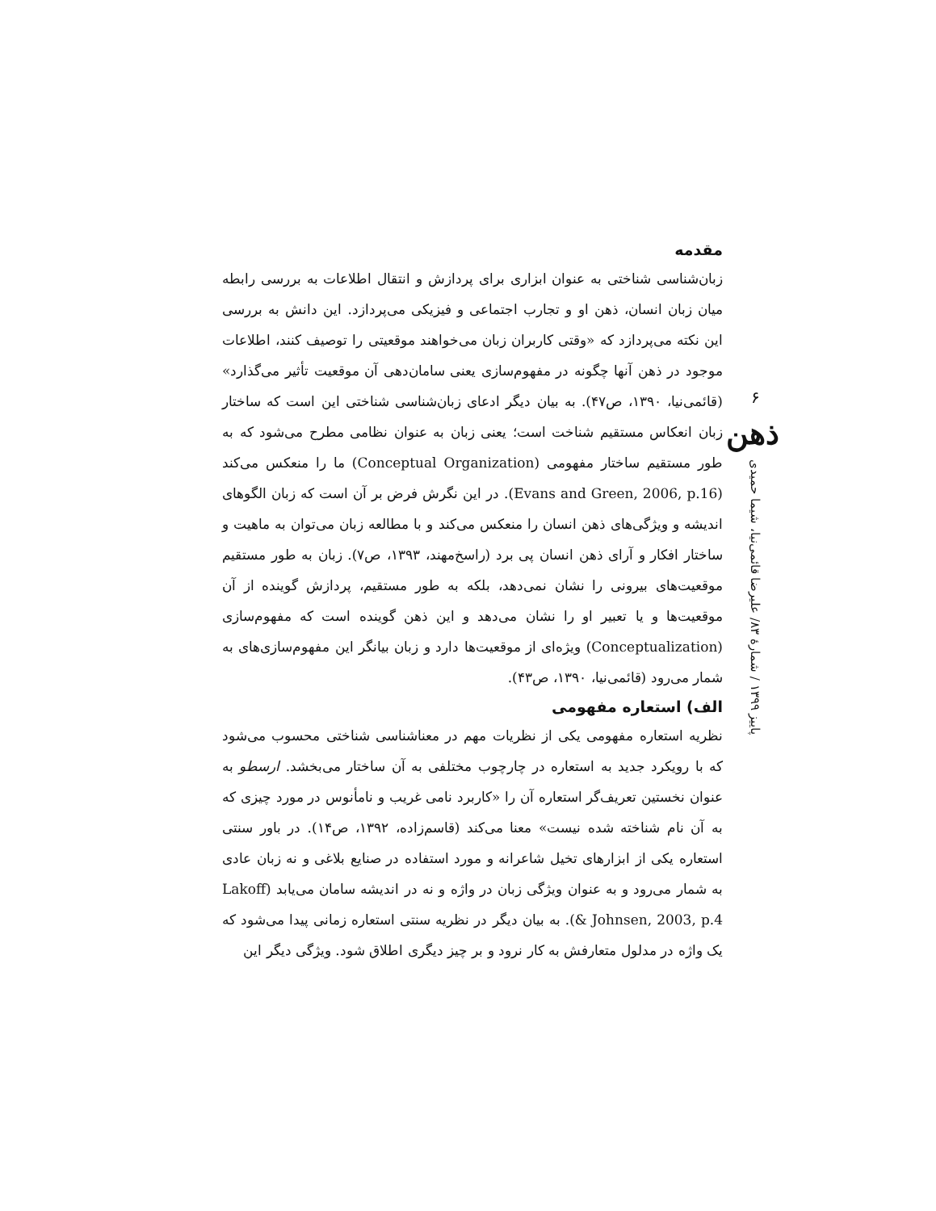۶
ذهن
پاییز ۱۳۹۹ / شمارهٔ ۸۳/ علیرضا قائمی‌نیا، شیما حمیدی
مقدمه
زبان‌شناسی شناختی به عنوان ابزاری برای پردازش و انتقال اطلاعات به بررسی رابطه میان زبان انسان، ذهن او و تجارب اجتماعی و فیزیکی می‌پردازد. این دانش به بررسی این نکته می‌پردازد که «وقتی کاربران زبان می‌خواهند موقعیتی را توصیف کنند، اطلاعات موجود در ذهن آنها چگونه در مفهوم‌سازی یعنی سامان‌دهی آن موقعیت تأثیر می‌گذارد» (قائمی‌نیا، ۱۳۹۰، ص۴۷). به بیان دیگر ادعای زبان‌شناسی شناختی این است که ساختار زبان انعکاس مستقیم شناخت است؛ یعنی زبان به عنوان نظامی مطرح می‌شود که به طور مستقیم ساختار مفهومی (Conceptual Organization) ما را منعکس می‌کند (Evans and Green, 2006, p.16). در این نگرش فرض بر آن است که زبان الگوهای اندیشه و ویژگی‌های ذهن انسان را منعکس می‌کند و با مطالعه زبان می‌توان به ماهیت و ساختار افکار و آرای ذهن انسان پی برد (راسخ‌مهند، ۱۳۹۳، ص۷). زبان به طور مستقیم موقعیت‌های بیرونی را نشان نمی‌دهد، بلکه به طور مستقیم، پردازش گوینده از آن موقعیت‌ها و یا تعبیر او را نشان می‌دهد و این ذهن گوینده است که مفهوم‌سازی (Conceptualization) ویژه‌ای از موقعیت‌ها دارد و زبان بیانگر این مفهوم‌سازی‌های به شمار می‌رود (قائمی‌نیا، ۱۳۹۰، ص۴۳).
الف) استعاره مفهومی
نظریه استعاره مفهومی یکی از نظریات مهم در معناشناسی شناختی محسوب می‌شود که با رویکرد جدید به استعاره در چارچوب مختلفی به آن ساختار می‌بخشد. ارسطو به عنوان نخستین تعریف‌گر استعاره آن را «کاربرد نامی غریب و نامأنوس در مورد چیزی که به آن نام شناخته شده نیست» معنا می‌کند (قاسم‌زاده، ۱۳۹۲، ص۱۴). در باور سنتی استعاره یکی از ابزارهای تخیل شاعرانه و مورد استفاده در صنایع بلاغی و نه زبان عادی به شمار می‌رود و به عنوان ویژگی زبان در واژه و نه در اندیشه سامان می‌یابد (Lakoff & Johnsen, 2003, p.4). به بیان دیگر در نظریه سنتی استعاره زمانی پیدا می‌شود که یک واژه در مدلول متعارفش به کار نرود و بر چیز دیگری اطلاق شود. ویژگی دیگر این